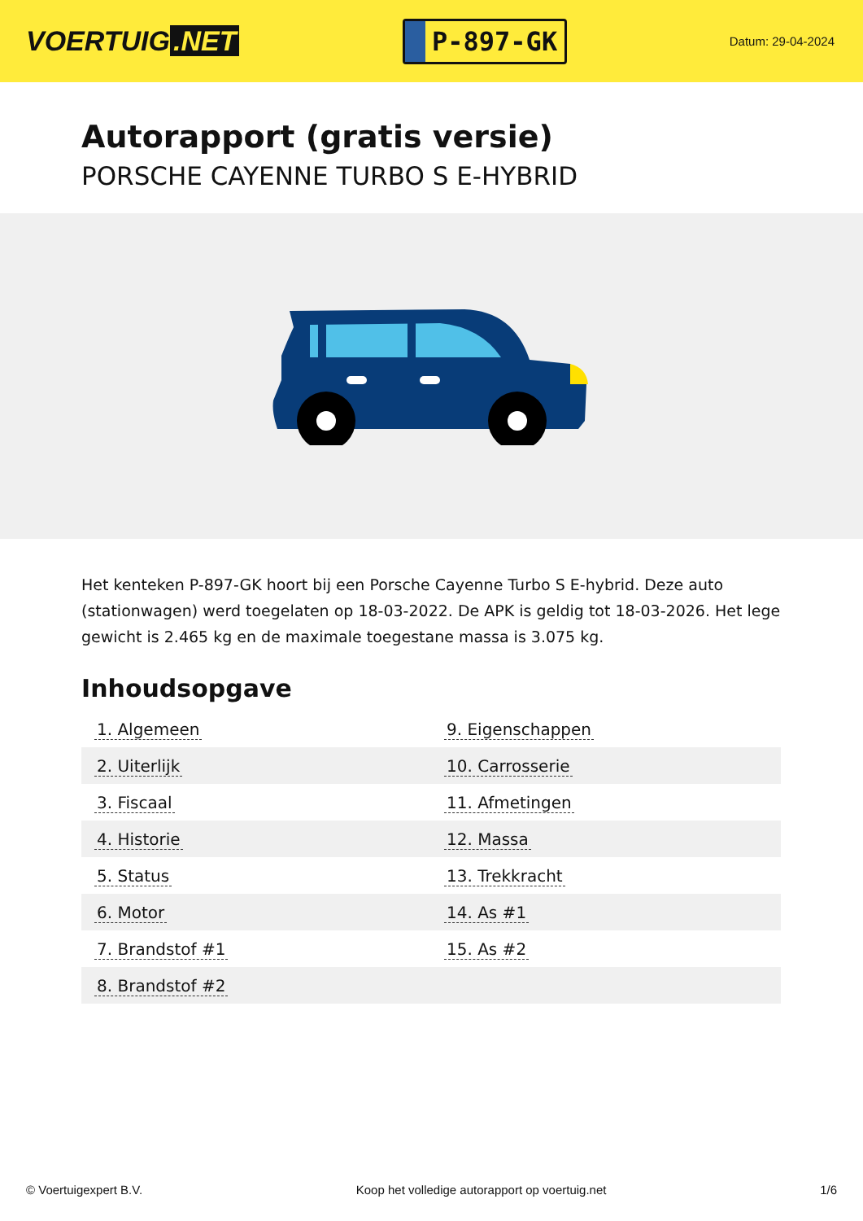VOERTUIG.NET
P-897-GK
Datum: 29-04-2024
Autorapport (gratis versie)
PORSCHE CAYENNE TURBO S E-HYBRID
Het kenteken P-897-GK hoort bij een Porsche Cayenne Turbo S E-hybrid. Deze auto (stationwagen) werd toegelaten op 18-03-2022. De APK is geldig tot 18-03-2026. Het lege gewicht is 2.465 kg en de maximale toegestane massa is 3.075 kg.
Inhoudsopgave
| 1. Algemeen | 9. Eigenschappen |
| 2. Uiterlijk | 10. Carrosserie |
| 3. Fiscaal | 11. Afmetingen |
| 4. Historie | 12. Massa |
| 5. Status | 13. Trekkracht |
| 6. Motor | 14. As #1 |
| 7. Brandstof #1 | 15. As #2 |
| 8. Brandstof #2 | |
© Voertuigexpert B.V. Koop het volledige autorapport op voertuig.net 1/6